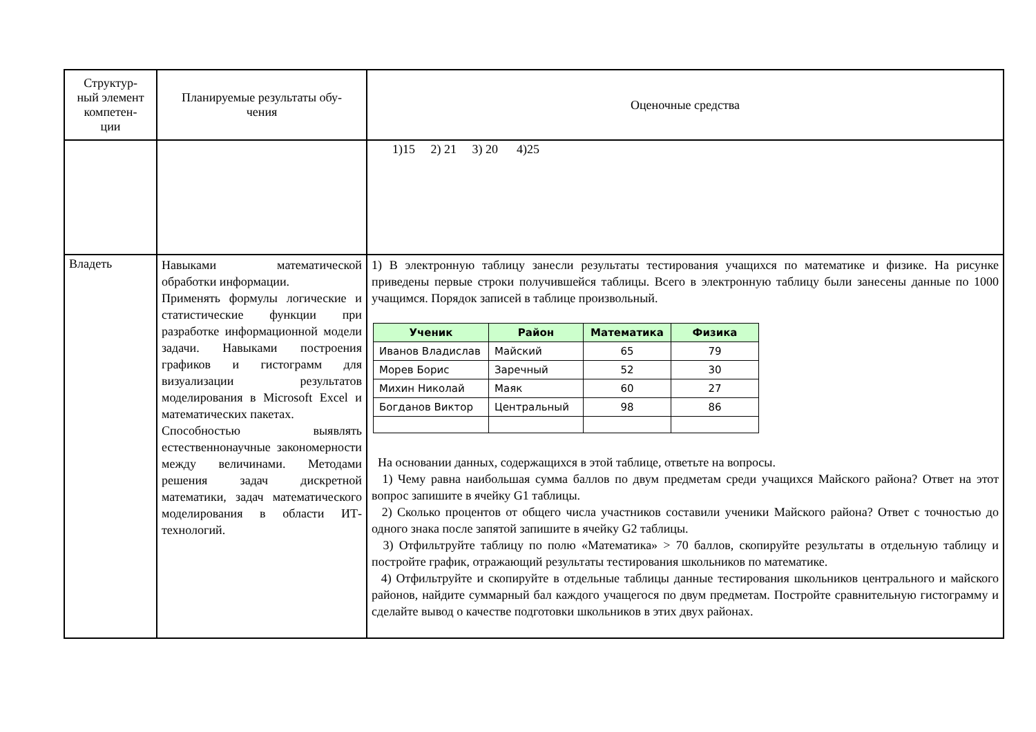| Структур- ный элемент компетен- ции | Планируемые результаты обу- чения | Оценочные средства |
| --- | --- | --- |
| | | 1)15 2) 21 3) 20 4)25 |
| Владеть | Навыками математической обработки информации. Применять формулы логические и статистические функции при разработке информационной модели задачи. Навыками построения графиков и гистограмм для визуализации результатов моделирования в Microsoft Excel и математических пакетах. Способностью выявлять естественнонаучные закономерности между величинами. Методами решения задач дискретной математики, задач математического моделирования в области ИТ-технологий. | 1) В электронную таблицу занесли результаты тестирования учащихся по математике и физике. На рисунке приведены первые строки получившейся таблицы. Всего в электронную таблицу были занесены данные по 1000 учащимся. Порядок записей в таблице произвольный. / Ученик / Район / Математика / Физика / / --- / --- / --- / --- / / Иванов Владислав / Майский / 65 / 79 / / Морев Борис / Заречный / 52 / 30 / / Михин Николай / Маяк / 60 / 27 / / Богданов Виктор / Центральный / 98 / 86 / На основании данных, содержащихся в этой таблице, ответьте на вопросы. 1) Чему равна наибольшая сумма баллов по двум предметам среди учащихся Майского района? Ответ на этот вопрос запишите в ячейку G1 таблицы. 2) Сколько процентов от общего числа участников составили ученики Майского района? Ответ с точностью до одного знака после запятой запишите в ячейку G2 таблицы. 3) Отфильтруйте таблицу по полю «Математика» > 70 баллов, скопируйте результаты в отдельную таблицу и постройте график, отражающий результаты тестирования школьников по математике. 4) Отфильтруйте и скопируйте в отдельные таблицы данные тестирования школьников центрального и майского районов, найдите суммарный бал каждого учащегося по двум предметам. Постройте сравнительную гистограмму и сделайте вывод о качестве подготовки школьников в этих двух районах. |